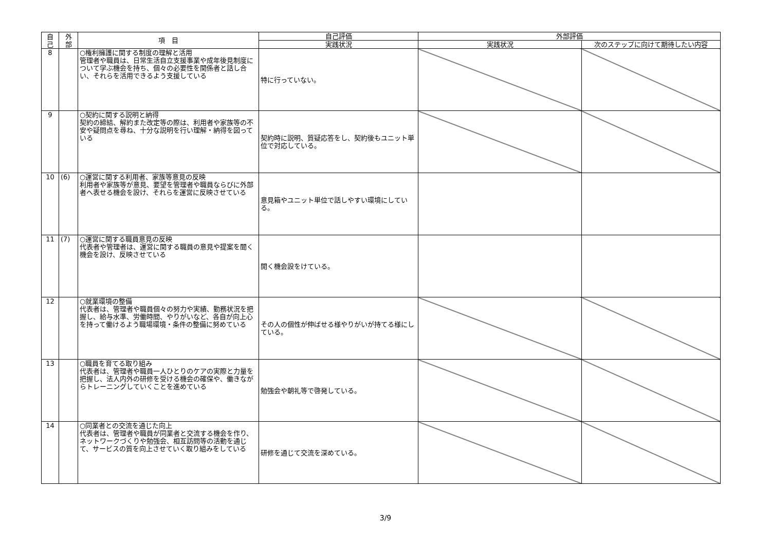| 自 己 | 外 部 | 項 目 | 自己評価 | 外部評価 | |
| --- | --- | --- | --- | --- | --- |
| | | | 実践状況 | 実践状況 | 次のステップに向けて期待したい内容 |
| 8 | | ○権利擁護に関する制度の理解と活用 管理者や職員は、日常生活自立支援事業や成年後見制度について学ぶ機会を持ち、個々の必要性を関係者と話し合い、それらを活用できるよう支援している | 特に行っていない。 | | |
| 9 | | ○契約に関する説明と納得 契約の締結、解約また改定等の際は、利用者や家族等の不安や疑問点を尋ね、十分な説明を行い理解・納得を図っている | 契約時に説明、質疑応答をし、契約後もユニット単位で対応している。 | | |
| 10 | (6) | ○運営に関する利用者、家族等意見の反映 利用者や家族等が意見、要望を管理者や職員ならびに外部者へ表せる機会を設け、それらを運営に反映させている | 意見箱やユニット単位で話しやすい環境にしている。 | | |
| 11 | (7) | ○運営に関する職員意見の反映 代表者や管理者は、運営に関する職員の意見や提案を聞く機会を設け、反映させている | 開く機会設をけている。 | | |
| 12 | | ○就業環境の整備 代表者は、管理者や職員個々の努力や実績、勤務状況を把握し、給与水準、労働時間、やりがいなど、各自が向上心を持って働けるよう職場環境・条件の整備に努めている | その人の個性が伸ばせる様やりがいが持てる様にしている。 | | |
| 13 | | ○職員を育てる取り組み 代表者は、管理者や職員一人ひとりのケアの実際と力量を把握し、法人内外の研修を受ける機会の確保や、働きながらトレーニングしていくことを進めている | 勉強会や朝礼等で啓発している。 | | |
| 14 | | ○同業者との交流を通じた向上 代表者は、管理者や職員が同業者と交流する機会を作り、ネットワークづくりや勉強会、相互訪問等の活動を通じて、サービスの質を向上させていく取り組みをしている | 研修を通じて交流を深めている。 | | |
3/9